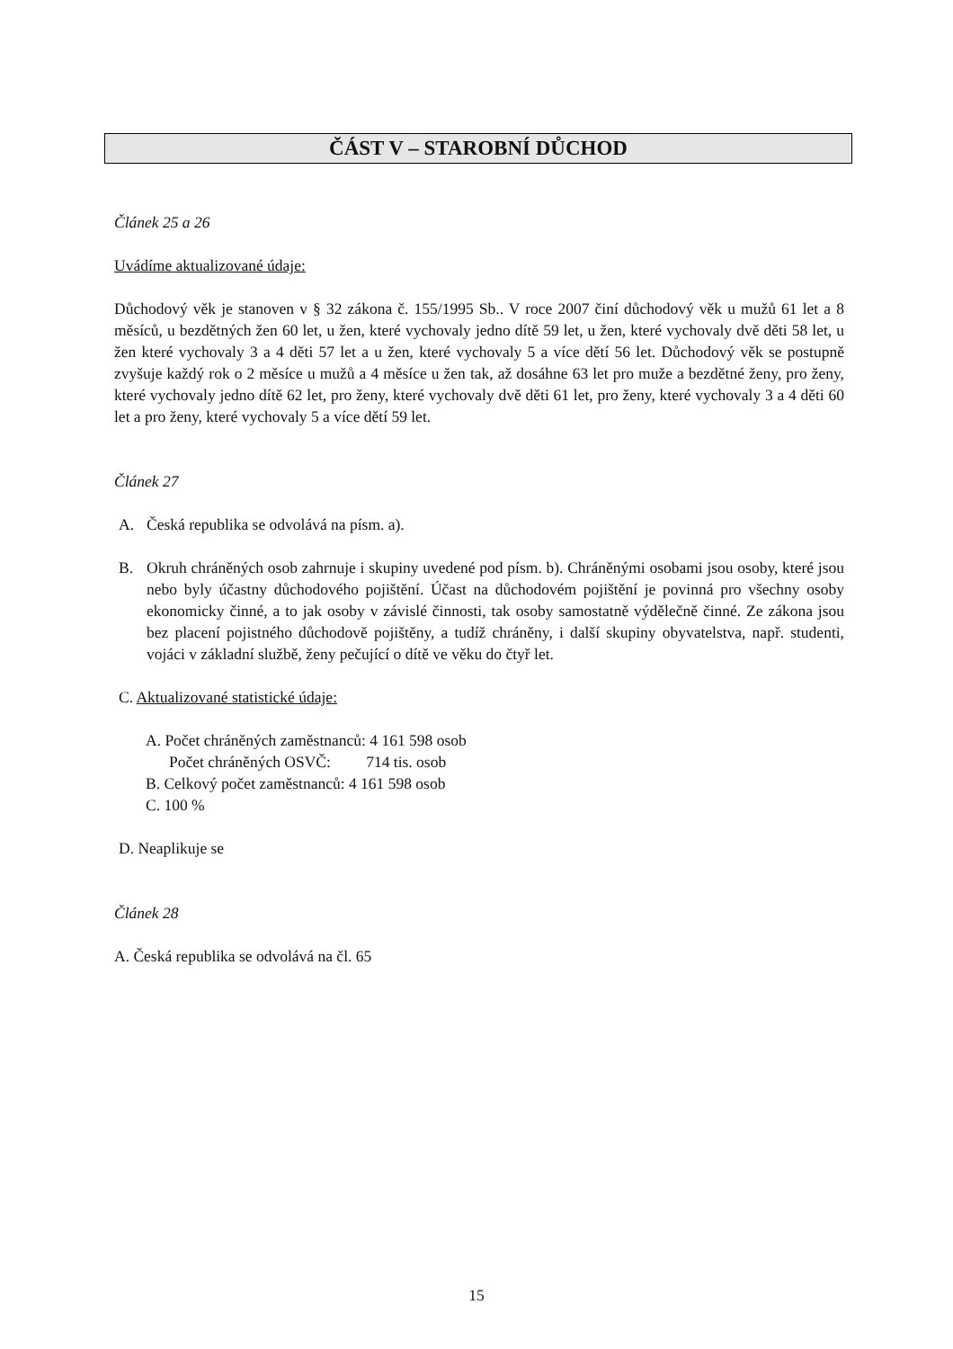ČÁST V – STAROBNÍ DŮCHOD
Článek 25 a 26
Uvádíme aktualizované údaje:
Důchodový věk je stanoven v § 32 zákona č. 155/1995 Sb.. V roce 2007 činí důchodový věk u mužů 61 let a 8 měsíců, u bezdětných žen 60 let, u žen, které vychovaly jedno dítě 59 let, u žen, které vychovaly dvě děti 58 let, u žen které vychovaly 3 a 4 děti 57 let a u žen, které vychovaly 5 a více dětí 56 let. Důchodový věk se postupně zvyšuje každý rok o 2 měsíce u mužů a 4 měsíce u žen tak, až dosáhne 63 let pro muže a bezdětné ženy, pro ženy, které vychovaly jedno dítě 62 let, pro ženy, které vychovaly dvě děti 61 let, pro ženy, které vychovaly 3 a 4 děti 60 let a pro ženy, které vychovaly 5 a více dětí 59 let.
Článek 27
A. Česká republika se odvolává na písm. a).
B. Okruh chráněných osob zahrnuje i skupiny uvedené pod písm. b). Chráněnými osobami jsou osoby, které jsou nebo byly účastny důchodového pojištění. Účast na důchodovém pojištění je povinná pro všechny osoby ekonomicky činné, a to jak osoby v závislé činnosti, tak osoby samostatně výdělečně činné. Ze zákona jsou bez placení pojistného důchodově pojištěny, a tudíž chráněny, i další skupiny obyvatelstva, např. studenti, vojáci v základní službě, ženy pečující o dítě ve věku do čtyř let.
C. Aktualizované statistické údaje:
A. Počet chráněných zaměstnanců: 4 161 598 osob
Počet chráněných OSVČ: 714 tis. osob
B. Celkový počet zaměstnanců: 4 161 598 osob
C. 100 %
D. Neaplikuje se
Článek 28
A. Česká republika se odvolává na čl. 65
15